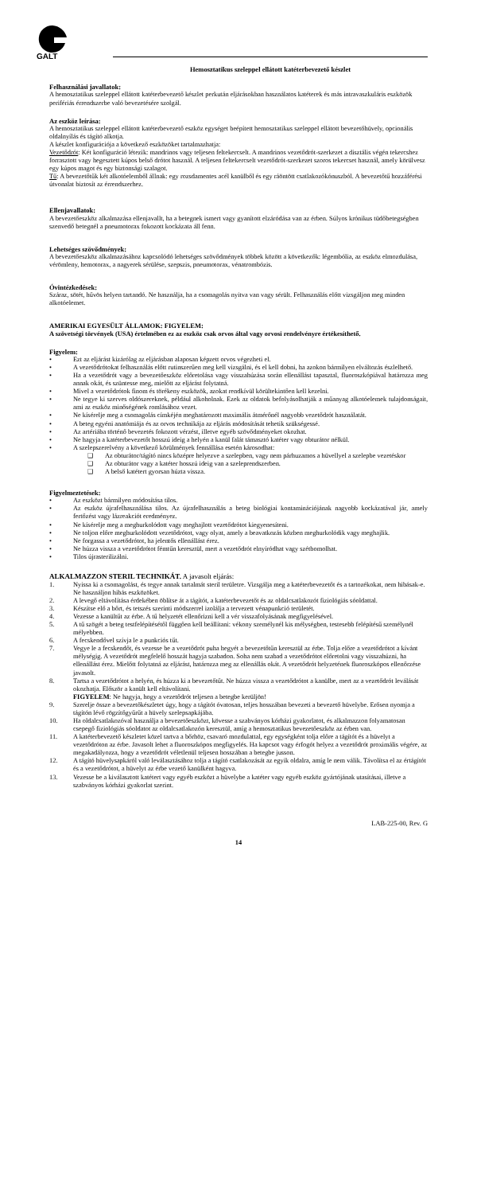GALT
Hemosztatikus szeleppel ellátott katéterbevezető készlet
Felhasználási javallatok:
A hemosztatikus szeleppel ellátott katéterbevezető készlet perkután eljárásokban használatos katéterek és más intravaszkuláris eszközök perifériás érrendszerbe való bevezetésére szolgál.
Az eszköz leírása:
A hemosztatikus szeleppel ellátott katéterbevezető eszköz egységet beépített hemosztatikus szeleppel ellátott bevezetőhüvely, opcionális oldalnyílás és tágító alkotja.
A készlet konfigurációja a következő eszközöket tartalmazhatja:
Vezetődrót: Két konfiguráció létezik: mandrinos vagy teljesen feltekercselt. A mandrinos vezetődrót-szerkezet a disztális végén tekercshez forrasztott vagy hegesztett kúpos belső drótot használ. A teljesen feltekercselt vezetődrót-szerkezet szoros tekercset használ, amely körülvesz egy kúpos magot és egy biztonsági szalagot.
Tű: A bevezetőtűk két alkotóelemből állnak: egy rozsdamentes acél kanülből és egy ráöntött csatlakozókónuszból. A bevezetőtű hozzáférési útvonalat biztosít az érrendszerhez.
Ellenjavallatok:
A bevezetőeszköz alkalmazása ellenjavallt, ha a betegnek ismert vagy gyanított elzáródása van az érben. Súlyos krónikus tüdőbetegségben szenvedő betegnél a pneumotorax fokozott kockázata áll fenn.
Lehetséges szövődmények:
A bevezetőeszköz alkalmazásához kapcsolódó lehetséges szövődmények többek között a következők: légembólia, az eszköz elmozdulása, vérömleny, hemotorax, a nagyerek sérülése, szepszis, pneumotorax, vénatrombózis.
Óvintézkedések:
Száraz, sötét, hűvös helyen tartandó. Ne használja, ha a csomagolás nyitva van vagy sérült. Felhasználás előtt vizsgáljon meg minden alkotóelemet.
AMERIKAI EGYESÜLT ÁLLAMOK: FIGYELEM:
A szövetségi törvények (USA) értelmében ez az eszköz csak orvos által vagy orvosi rendelvényre értékesíthető.
Figyelem:
• Ezt az eljárást kizárólag az eljárásban alaposan képzett orvos végezheti el.
• A vezetődrótokat felhasználás előtt rutinszerűen meg kell vizsgálni, és el kell dobni, ha azokon bármilyen elváltozás észlelhető.
• Ha a vezetődrót vagy a bevezetőeszköz előretolása vagy visszahúzása során ellenállást tapasztal, fluoroszkópiával határozza meg annak okát, és szüntesse meg, mielőtt az eljárást folytatná.
• Mivel a vezetődrótok finom és törékeny eszközök, azokat rendkívül körültekintően kell kezelni.
• Ne tegye ki szerves oldószereknek, például alkoholnak. Ezek az oldatok befolyásolhatják a műanyag alkotóelemek tulajdonságait, ami az eszköz minőségének romlásához vezet.
• Ne kísérelje meg a csomagolás címkéjén meghatározott maximális átmérőnél nagyobb vezetődrót használatát.
• A beteg egyéni anatómiája és az orvos technikája az eljárás módosítását tehetik szükségessé.
• Az artériába történő bevezetés fokozott vérzést, illetve egyéb szövődményeket okozhat.
• Ne hagyja a katéterbevezetőt hosszú ideig a helyén a kanül falát támasztó katéter vagy obturátor nélkül.
• A szelepszerelvény a következő körülmények fennállása esetén károsodhat:
❑ Az obturátor/tágító nincs középre helyezve a szelepben, vagy nem párhuzamos a hüvellyel a szelepbe vezetéskor
❑ Az obturátor vagy a katéter hosszú ideig van a szeleprendszerben.
❑ A belső katétert gyorsan húzta vissza.
Figyelmeztetések:
• Az eszközt bármilyen módosítása tilos.
• Az eszköz újrafelhasználása tilos. Az újrafelhasználás a beteg biológiai kontaminációjának nagyobb kockázatával jár, amely fertőzést vagy lázreakciót eredményez.
• Ne kísérelje meg a meghurkolódott vagy meghajlott vezetődrótot kiegyenesíteni.
• Ne toljon előre meghurkolódott vezetődrótot, vagy olyat, amely a beavatkozás közben meghurkolódik vagy meghajlik.
• Ne forgassa a vezetődrótot, ha jelentős ellenállást érez.
• Ne húzza vissza a vezetődrótot fémtűn keresztül, mert a vezetődrót elnyíródhat vagy szétbomolhat.
• Tilos újrasterilizálni.
ALKALMAZZON STERIL TECHNIKÁT. A javasolt eljárás:
1. Nyissa ki a csomagolást, és tegye annak tartalmát steril területre. Vizsgálja meg a katéterbevezetőt és a tartozékokat, nem hibásak-e. Ne használjon hibás eszközöket.
2. A levegő eltávolítása érdekében öblítse át a tágítót, a katéterbevezetőt és az oldalcsatlakozót fiziológiás sóoldattal.
3. Készítse elő a bőrt, és tetszés szerinti módszerrel izolálja a tervezett vénapunkció területét.
4. Vezesse a kanültűt az érbe. A tű helyzetét ellenőrizni kell a vér visszafolyásának megfigyelésével.
5. A tű szögét a beteg testfelépítésétől függően kell beállítani: vékony személynél kis mélységben, testesebb felépítésű személynél mélyebben.
6. A fecskendővel szívja le a punkciós tűt.
7. Vegye le a fecskendőt, és vezesse be a vezetődrót puha hegyét a bevezetőtűn keresztül az érbe. Tolja előre a vezetődrótot a kívánt mélységig. A vezetődrót megfelelő hosszát hagyja szabadon. Soha nem szabad a vezetődrótot előretolni vagy visszahúzni, ha ellenállást érez. Mielőtt folytatná az eljárást, határozza meg az ellenállás okát. A vezetődrót helyzetének fluoroszkópos ellenőrzése javasolt.
8. Tartsa a vezetődrótot a helyén, és húzza ki a bevezetőtűt. Ne húzza vissza a vezetődrótot a kanülbe, mert az a vezetődrót leválását okozhatja. Először a kanült kell eltávolítani.
FIGYELEM: Ne hagyja, hogy a vezetődrót teljesen a betegbe kerüljön!
9. Szerelje össze a bevezetőkészletet úgy, hogy a tágítót óvatosan, teljes hosszában bevezeti a bevezető hüvelybe. Erősen nyomja a tágítón lévő rögzítőgyűrűt a hüvely szelepsapkájába.
10. Ha oldalcsatlakozóval használja a bevezetőeszközt, kövesse a szabványos kórházi gyakorlatot, és alkalmazzon folyamatosan csepegő fiziológiás sóoldatot az oldalcsatlakozón keresztül, amíg a hemosztatikus bevezetőeszköz az érben van.
11. A katéterbevezető készletet közel tartva a bőrhöz, csavaró mozdulattal, egy egységként tolja előre a tágítót és a hüvelyt a vezetődróton az érbe. Javasolt lehet a fluoroszkópos megfigyelés. Ha kapcsot vagy érfogót helyez a vezetődrót proximális végére, az megakadályozza, hogy a vezetődrót véletlenül teljesen hosszában a betegbe jusson.
12. A tágító hüvelysapkáról való leválasztásához tolja a tágító csatlakozását az egyik oldalra, amíg le nem válik. Távolítsa el az értágítót és a vezetődrótot, a hüvelyt az érbe vezető kanülként hagyva.
13. Vezesse be a kiválasztott katétert vagy egyéb eszközt a hüvelybe a katéter vagy egyéb eszköz gyártójának utasításai, illetve a szabványos kórházi gyakorlat szerint.
LAB-225-00, Rev. G
14